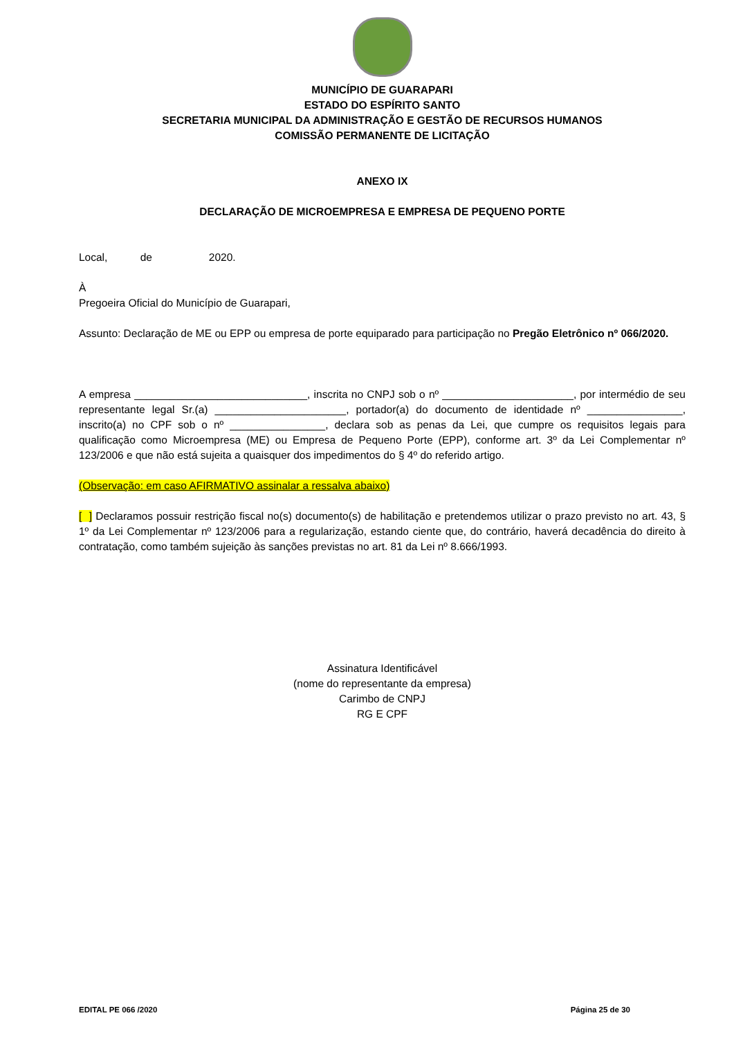MUNICÍPIO DE GUARAPARI
ESTADO DO ESPÍRITO SANTO
SECRETARIA MUNICIPAL DA ADMINISTRAÇÃO E GESTÃO DE RECURSOS HUMANOS
COMISSÃO PERMANENTE DE LICITAÇÃO
ANEXO IX
DECLARAÇÃO DE MICROEMPRESA E EMPRESA DE PEQUENO PORTE
Local, de 2020.
À
Pregoeira Oficial do Município de Guarapari,
Assunto: Declaração de ME ou EPP ou empresa de porte equiparado para participação no Pregão Eletrônico nº 066/2020.
A empresa _____________________________, inscrita no CNPJ sob o nº ______________________, por intermédio de seu representante legal Sr.(a) ______________________, portador(a) do documento de identidade nº ________________, inscrito(a) no CPF sob o nº ________________, declara sob as penas da Lei, que cumpre os requisitos legais para qualificação como Microempresa (ME) ou Empresa de Pequeno Porte (EPP), conforme art. 3º da Lei Complementar nº 123/2006 e que não está sujeita a quaisquer dos impedimentos do § 4º do referido artigo.
(Observação: em caso AFIRMATIVO assinalar a ressalva abaixo)
[ ] Declaramos possuir restrição fiscal no(s) documento(s) de habilitação e pretendemos utilizar o prazo previsto no art. 43, § 1º da Lei Complementar nº 123/2006 para a regularização, estando ciente que, do contrário, haverá decadência do direito à contratação, como também sujeição às sanções previstas no art. 81 da Lei nº 8.666/1993.
Assinatura Identificável
(nome do representante da empresa)
Carimbo de CNPJ
RG E CPF
EDITAL PE 066 /2020 Página 25 de 30